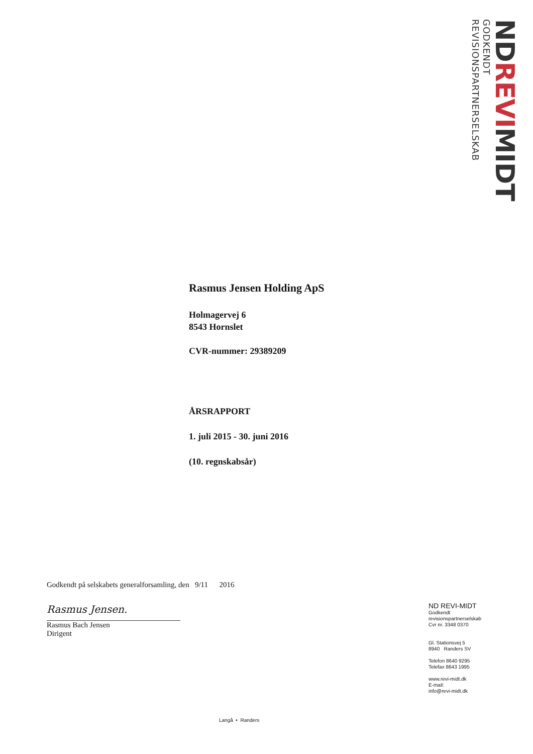NDREVIMIDT
GODKENDT REVISIONSPARTNERSELSKAB
Rasmus Jensen Holding ApS
Holmagervej 6
8543 Hornslet
CVR-nummer: 29389209
ÅRSRAPPORT
1. juli 2015 - 30. juni 2016
(10. regnskabsår)
Godkendt på selskabets generalforsamling, den 9/11 2016
Rasmus Jensen.
Rasmus Bach Jensen
Dirigent
ND REVI-MIDT
Godkendt
revisionspartnerselskab
Cvr nr. 3348 0370
Gl. Stationsvej 5
8940 Randers SV
Telefon 8640 9295
Telefax 8643 1995
www.revi-midt.dk
E-mail:
info@revi-midt.dk
Langå • Randers